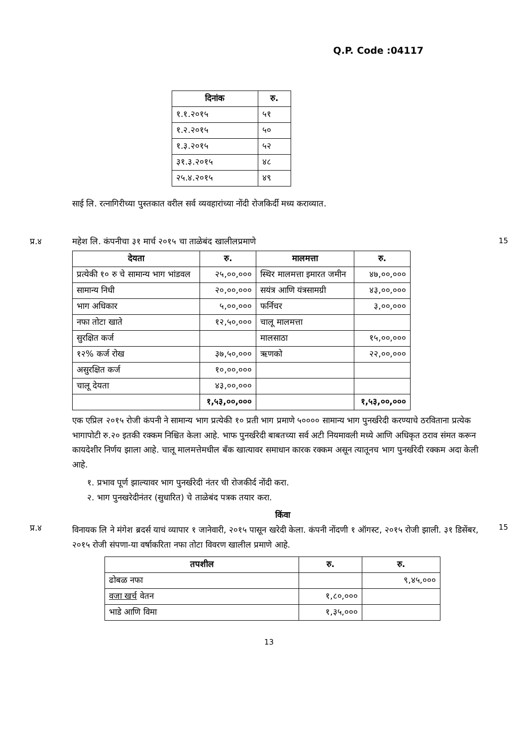Q.P. Code :04117
| दिनांक | रु. |
| --- | --- |
| १.१.२०१५ | ५१ |
| १.२.२०१५ | ५० |
| १.३.२०१५ | ५२ |
| ३१.३.२०१५ | ४८ |
| २५.४.२०१५ | ४९ |
साई लि. रत्नागिरीच्या पुस्तकात वरील सर्व व्यवहारांच्या नोंदी रोजकिर्दी मध्य कराव्यात.
प्र.४ महेश लि. कंपनीचा ३१ मार्च २०१५ चा ताळेबंद खालीलप्रमाणे
| देयता | रु. | मालमत्ता | रु. |
| --- | --- | --- | --- |
| प्रत्येकी १० रु चे सामान्य भाग भांडवल | २५,००,००० | स्थिर मालमत्ता इमारत जमीन | ४७,००,००० |
| सामान्य निधी | २०,००,००० | सयंत्र आणि यंत्रसामग्री | ४३,००,००० |
| भाग अधिकार | ५,००,००० | फर्निचर | ३,००,००० |
| नफा तोटा खाते | १२,५०,००० | चालू मालमत्ता | |
| सुरक्षित कर्ज | | मालसाठा | १५,००,००० |
| १२% कर्ज रोख | ३७,५०,००० | ऋणको | २२,००,००० |
| असुरक्षित कर्ज | १०,००,००० | | |
| चालू देयता | ४३,००,००० | | |
| | १,५३,००,००० | | १,५३,००,००० |
एक एप्रिल २०१५ रोजी कंपनी ने सामान्य भाग प्रत्येकी १० प्रती भाग प्रमाणे ५०००० सामान्य भाग पुनर्खरेदी करण्याचे ठरविताना प्रत्येक भागापोटी रु.२० इतकी रक्कम निश्चित केला आहे. भाफ पुनर्खरेदी बाबतच्या सर्व अटी नियमावली मध्ये आणि अधिकृत ठराव संमत करून कायदेशीर निर्णय झाला आहे. चालू मालमत्तेमधील बँक खात्यावर समाधान कारक रक्कम असून त्यातूनच भाग पुनर्खरेदी रक्कम अदा केली आहे.
१. प्रभाव पूर्ण झाल्यावर भाग पुनर्खरेदी नंतर ची रोजकीर्द नोंदी करा.
२. भाग पुनखरेदीनंतर (सुधारित) चे ताळेबंद पत्रक तयार करा.
किंवा
15
प्र.४
विनायक लि ने मंगेश ब्रदर्स याचं व्यापार १ जानेवारी, २०१५ पासून खरेदी केला. कंपनी नोंदणी १ ऑगस्ट, २०१५ रोजी झाली. ३१ डिसेंबर, २०१५ रोजी संपणा-या वर्षाकरिता नफा तोटा विवरण खालील प्रमाणे आहे.
| तपशील | रु. | रु. |
| --- | --- | --- |
| ढोबळ नफा | | ९,४५,००० |
| वजा खर्च वेतन | १,८०,००० | |
| भाडे आणि विमा | १,३५,००० | |
15
13